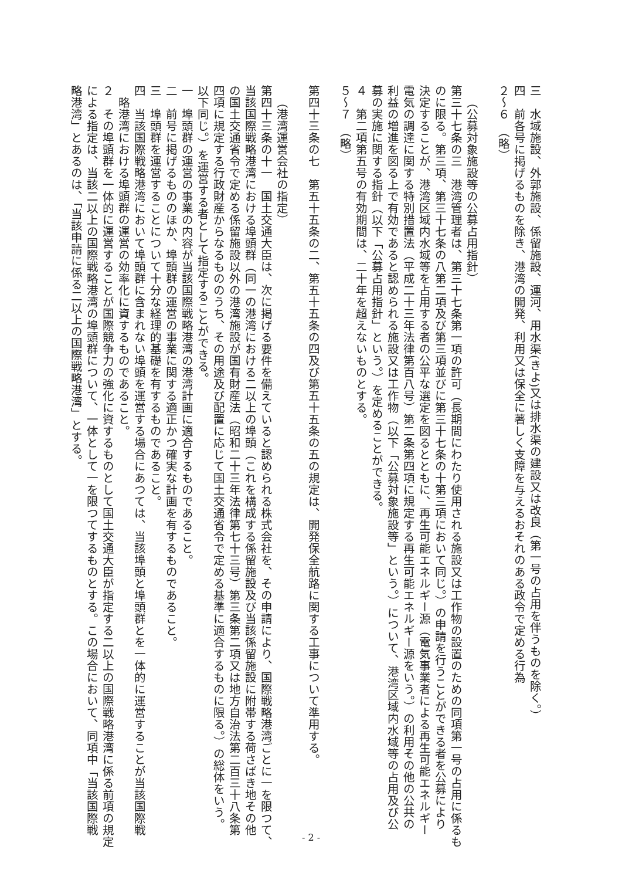三　水域施設、外郭施設、係留施設、運河、用水渠(きよ)又は排水渠の建設又は改良（第一号の占用を伴うものを除く。）
四　前各号に掲げるものを除き、港湾の開発、利用又は保全に著しく支障を与えるおそれのある政令で定める行為
２～６　（略）
（公募対象施設等の公募占用指針）
第三十七条の三　港湾管理者は、第三十七条第一項の許可（長期間にわたり使用される施設又は工作物の設置のための同項第一号の占用に係るも
のに限る。第三項、第三十七条の八第二項及び第三項並びに第三十七条の十第三項において同じ。）の申請を行うことができる者を公募により
決定することが、港湾区域内水域等を占用する者の公平な選定を図るとともに、再生可能エネルギー源（電気事業者による再生可能エネルギー
電気の調達に関する特別措置法（平成二十三年法律第百八号）第二条第四項に規定する再生可能エネルギー源をいう。）の利用その他の公共の
利益の増進を図る上で有効であると認められる施設又は工作物（以下「公募対象施設等」という。）について、港湾区域内水域等の占用及び公
募の実施に関する指針（以下「公募占用指針」という。）を定めることができる。
４　第二項第五号の有効期間は、二十年を超えないものとする。
５～７　（略）
第四十三条の七　第五十五条の二、第五十五条の四及び第五十五条の五の規定は、開発保全航路に関する工事について準用する。
（港湾運営会社の指定）
第四十三条の十一　国土交通大臣は、次に掲げる要件を備えていると認められる株式会社を、その申請により、国際戦略港湾ごとに一を限つて、
当該国際戦略港湾における埠頭群（同一の港湾における二以上の埠頭（これを構成する係留施設及び当該係留施設に附帯する荷さばき地その他
の国土交通省令で定める係留施設以外の港湾施設が国有財産法（昭和二十三年法律第七十三号）第三条第二項又は地方自治法第二百三十八条第
四項に規定する行政財産からなるもののうち、その用途及び配置に応じて国土交通省令で定める基準に適合するものに限る。）の総体をいう。
以下同じ。）を運営する者として指定することができる。
一　埠頭群の運営の事業の内容が当該国際戦略港湾の港湾計画に適合するものであること。
二　前号に掲げるもののほか、埠頭群の運営の事業に関する適正かつ確実な計画を有するものであること。
三　埠頭群を運営することについて十分な経理的基礎を有するものであること。
四　当該国際戦略港湾において埠頭群に含まれない埠頭を運営する場合にあつては、当該埠頭と埠頭群とを一体的に運営することが当該国際戦
略港湾における埠頭群の運営の効率化に資するものであること。
２　その埠頭群を一体的に運営することが国際競争力の強化に資するものとして国土交通大臣が指定する二以上の国際戦略港湾に係る前項の規定
による指定は、当該二以上の国際戦略港湾の埠頭群について、一体として一を限つてするものとする。この場合において、同項中「当該国際戦
略港湾」とあるのは、「当該申請に係る二以上の国際戦略港湾」とする。
- 2 -